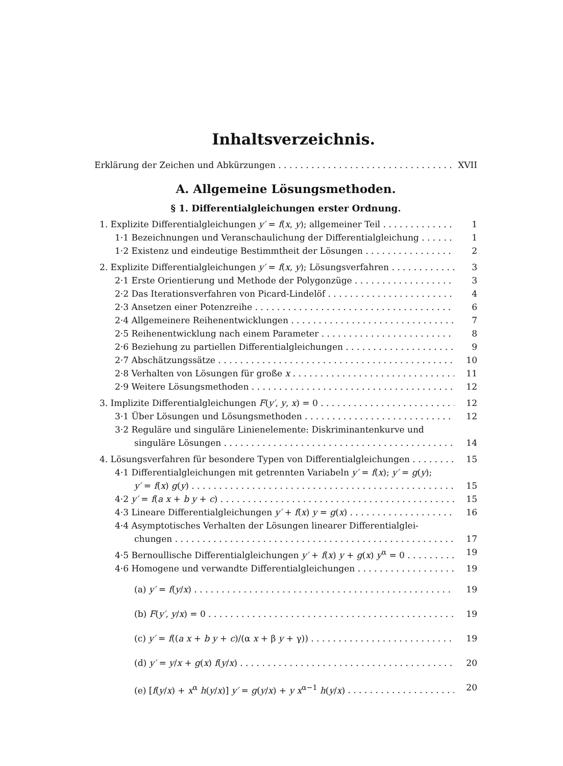Inhaltsverzeichnis.
Erklärung der Zeichen und Abkürzungen XVII
A. Allgemeine Lösungsmethoden.
§ 1. Differentialgleichungen erster Ordnung.
1. Explizite Differentialgleichungen y′ = f(x, y); allgemeiner Teil 1
1·1 Bezeichnungen und Veranschaulichung der Differentialgleichung 1
1·2 Existenz und eindeutige Bestimmtheit der Lösungen 2
2. Explizite Differentialgleichungen y′ = f(x, y); Lösungsverfahren 3
2·1 Erste Orientierung und Methode der Polygonzüge 3
2·2 Das Iterationsverfahren von Picard-Lindelöf 4
2·3 Ansetzen einer Potenzreihe 6
2·4 Allgemeinere Reihenentwicklungen 7
2·5 Reihenentwicklung nach einem Parameter 8
2·6 Beziehung zu partiellen Differentialgleichungen 9
2·7 Abschätzungssätze 10
2·8 Verhalten von Lösungen für große x 11
2·9 Weitere Lösungsmethoden 12
3. Implizite Differentialgleichungen F(y′, y, x) = 0 12
3·1 Über Lösungen und Lösungsmethoden 12
3·2 Reguläre und singuläre Linienelemente: Diskriminantenkurve und
singuläre Lösungen 14
4. Lösungsverfahren für besondere Typen von Differentialgleichungen 15
4·1 Differentialgleichungen mit getrennten Variabeln y′ = f(x); y′ = g(y);
y′ = f(x) g(y) 15
4·2 y′ = f(a x + b y + c) 15
4·3 Lineare Differentialgleichungen y′ + f(x) y = g(x) 16
4·4 Asymptotisches Verhalten der Lösungen linearer Differentialglei-
chungen 17
4·5 Bernoullische Differentialgleichungen y′ + f(x) y + g(x) y<sup>α</sup> = 0 19
4·6 Homogene und verwandte Differentialgleichungen 19
(a) y′ = f(y/x) 19
(b) F(y′, y/x) = 0 19
(c) y′ = f((a x + b y + c)/(α x + β y + γ)) 19
(d) y′ = y/x + g(x) f(y/x) 20
(e) [f(y/x) + x<sup>α</sup> h(y/x)] y′ = g(y/x) + y x<sup>α−1</sup> h(y/x) 20